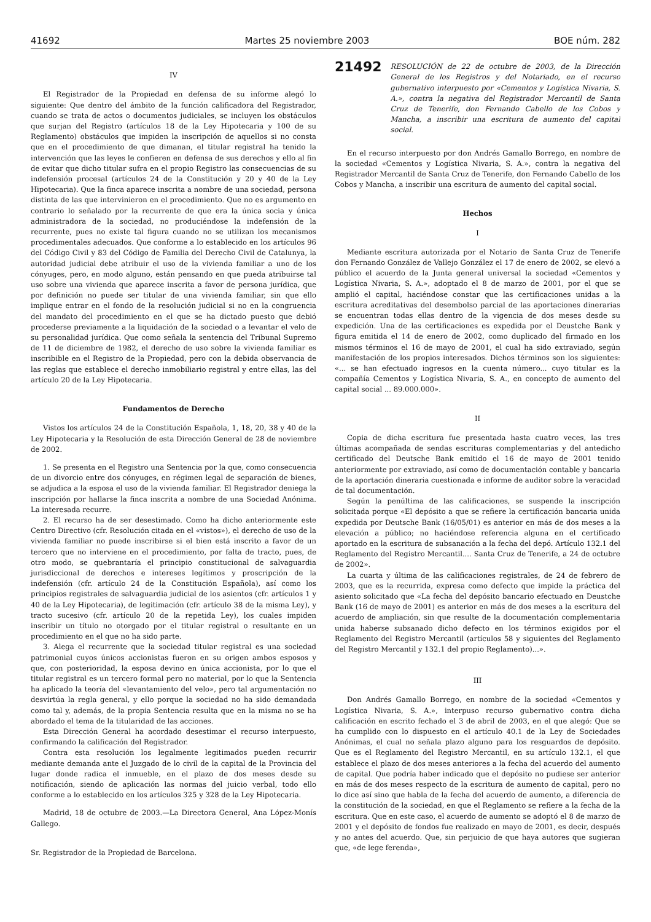41692 Martes 25 noviembre 2003 BOE núm. 282
IV
El Registrador de la Propiedad en defensa de su informe alegó lo siguiente: Que dentro del ámbito de la función calificadora del Registrador, cuando se trata de actos o documentos judiciales, se incluyen los obstáculos que surjan del Registro (artículos 18 de la Ley Hipotecaria y 100 de su Reglamento) obstáculos que impiden la inscripción de aquellos si no consta que en el procedimiento de que dimanan, el titular registral ha tenido la intervención que las leyes le confieren en defensa de sus derechos y ello al fin de evitar que dicho titular sufra en el propio Registro las consecuencias de su indefensión procesal (artículos 24 de la Constitución y 20 y 40 de la Ley Hipotecaria). Que la finca aparece inscrita a nombre de una sociedad, persona distinta de las que intervinieron en el procedimiento. Que no es argumento en contrario lo señalado por la recurrente de que era la única socia y única administradora de la sociedad, no produciéndose la indefensión de la recurrente, pues no existe tal figura cuando no se utilizan los mecanismos procedimentales adecuados. Que conforme a lo establecido en los artículos 96 del Código Civil y 83 del Código de Familia del Derecho Civil de Catalunya, la autoridad judicial debe atribuir el uso de la vivienda familiar a uno de los cónyuges, pero, en modo alguno, están pensando en que pueda atribuirse tal uso sobre una vivienda que aparece inscrita a favor de persona jurídica, que por definición no puede ser titular de una vivienda familiar, sin que ello implique entrar en el fondo de la resolución judicial si no en la congruencia del mandato del procedimiento en el que se ha dictado puesto que debió procederse previamente a la liquidación de la sociedad o a levantar el velo de su personalidad jurídica. Que como señala la sentencia del Tribunal Supremo de 11 de diciembre de 1982, el derecho de uso sobre la vivienda familiar es inscribible en el Registro de la Propiedad, pero con la debida observancia de las reglas que establece el derecho inmobiliario registral y entre ellas, las del artículo 20 de la Ley Hipotecaria.
Fundamentos de Derecho
Vistos los artículos 24 de la Constitución Española, 1, 18, 20, 38 y 40 de la Ley Hipotecaria y la Resolución de esta Dirección General de 28 de noviembre de 2002.
1. Se presenta en el Registro una Sentencia por la que, como consecuencia de un divorcio entre dos cónyuges, en régimen legal de separación de bienes, se adjudica a la esposa el uso de la vivienda familiar. El Registrador deniega la inscripción por hallarse la finca inscrita a nombre de una Sociedad Anónima. La interesada recurre.
2. El recurso ha de ser desestimado. Como ha dicho anteriormente este Centro Directivo (cfr. Resolución citada en el «vistos»), el derecho de uso de la vivienda familiar no puede inscribirse si el bien está inscrito a favor de un tercero que no interviene en el procedimiento, por falta de tracto, pues, de otro modo, se quebrantaría el principio constitucional de salvaguardia jurisdiccional de derechos e intereses legítimos y proscripción de la indefensión (cfr. artículo 24 de la Constitución Española), así como los principios registrales de salvaguardia judicial de los asientos (cfr. artículos 1 y 40 de la Ley Hipotecaria), de legitimación (cfr. artículo 38 de la misma Ley), y tracto sucesivo (cfr. artículo 20 de la repetida Ley), los cuales impiden inscribir un título no otorgado por el titular registral o resultante en un procedimiento en el que no ha sido parte.
3. Alega el recurrente que la sociedad titular registral es una sociedad patrimonial cuyos únicos accionistas fueron en su origen ambos esposos y que, con posterioridad, la esposa devino en única accionista, por lo que el titular registral es un tercero formal pero no material, por lo que la Sentencia ha aplicado la teoría del «levantamiento del velo», pero tal argumentación no desvirtúa la regla general, y ello porque la sociedad no ha sido demandada como tal y, además, de la propia Sentencia resulta que en la misma no se ha abordado el tema de la titularidad de las acciones.
Esta Dirección General ha acordado desestimar el recurso interpuesto, confirmando la calificación del Registrador.
Contra esta resolución los legalmente legitimados pueden recurrir mediante demanda ante el Juzgado de lo civil de la capital de la Provincia del lugar donde radica el inmueble, en el plazo de dos meses desde su notificación, siendo de aplicación las normas del juicio verbal, todo ello conforme a lo establecido en los artículos 325 y 328 de la Ley Hipotecaria.
Madrid, 18 de octubre de 2003.—La Directora General, Ana López-Monís Gallego.
Sr. Registrador de la Propiedad de Barcelona.
21492
RESOLUCIÓN de 22 de octubre de 2003, de la Dirección General de los Registros y del Notariado, en el recurso gubernativo interpuesto por «Cementos y Logística Nivaria, S. A.», contra la negativa del Registrador Mercantil de Santa Cruz de Tenerife, don Fernando Cabello de los Cobos y Mancha, a inscribir una escritura de aumento del capital social.
En el recurso interpuesto por don Andrés Gamallo Borrego, en nombre de la sociedad «Cementos y Logística Nivaria, S. A.», contra la negativa del Registrador Mercantil de Santa Cruz de Tenerife, don Fernando Cabello de los Cobos y Mancha, a inscribir una escritura de aumento del capital social.
Hechos
I
Mediante escritura autorizada por el Notario de Santa Cruz de Tenerife don Fernando González de Vallejo González el 17 de enero de 2002, se elevó a público el acuerdo de la Junta general universal la sociedad «Cementos y Logística Nivaria, S. A.», adoptado el 8 de marzo de 2001, por el que se amplió el capital, haciéndose constar que las certificaciones unidas a la escritura acreditativas del desembolso parcial de las aportaciones dinerarias se encuentran todas ellas dentro de la vigencia de dos meses desde su expedición. Una de las certificaciones es expedida por el Deustche Bank y figura emitida el 14 de enero de 2002, como duplicado del firmado en los mismos términos el 16 de mayo de 2001, el cual ha sido extraviado, según manifestación de los propios interesados. Dichos términos son los siguientes: «... se han efectuado ingresos en la cuenta número... cuyo titular es la compañía Cementos y Logística Nivaria, S. A., en concepto de aumento del capital social ... 89.000.000».
II
Copia de dicha escritura fue presentada hasta cuatro veces, las tres últimas acompañada de sendas escrituras complementarias y del antedicho certificado del Deutsche Bank emitido el 16 de mayo de 2001 tenido anteriormente por extraviado, así como de documentación contable y bancaria de la aportación dineraria cuestionada e informe de auditor sobre la veracidad de tal documentación.
Según la penúltima de las calificaciones, se suspende la inscripción solicitada porque «El depósito a que se refiere la certificación bancaria unida expedida por Deutsche Bank (16/05/01) es anterior en más de dos meses a la elevación a público; no haciéndose referencia alguna en el certificado aportado en la escritura de subsanación a la fecha del depó. Artículo 132.1 del Reglamento del Registro Mercantil.... Santa Cruz de Tenerife, a 24 de octubre de 2002».
La cuarta y última de las calificaciones registrales, de 24 de febrero de 2003, que es la recurrida, expresa como defecto que impide la práctica del asiento solicitado que «La fecha del depósito bancario efectuado en Deustche Bank (16 de mayo de 2001) es anterior en más de dos meses a la escritura del acuerdo de ampliación, sin que resulte de la documentación complementaria unida haberse subsanado dicho defecto en los términos exigidos por el Reglamento del Registro Mercantil (artículos 58 y siguientes del Reglamento del Registro Mercantil y 132.1 del propio Reglamento)...».
III
Don Andrés Gamallo Borrego, en nombre de la sociedad «Cementos y Logística Nivaria, S. A.», interpuso recurso gubernativo contra dicha calificación en escrito fechado el 3 de abril de 2003, en el que alegó: Que se ha cumplido con lo dispuesto en el artículo 40.1 de la Ley de Sociedades Anónimas, el cual no señala plazo alguno para los resguardos de depósito. Que es el Reglamento del Registro Mercantil, en su artículo 132.1, el que establece el plazo de dos meses anteriores a la fecha del acuerdo del aumento de capital. Que podría haber indicado que el depósito no pudiese ser anterior en más de dos meses respecto de la escritura de aumento de capital, pero no lo dice así sino que habla de la fecha del acuerdo de aumento, a diferencia de la constitución de la sociedad, en que el Reglamento se refiere a la fecha de la escritura. Que en este caso, el acuerdo de aumento se adoptó el 8 de marzo de 2001 y el depósito de fondos fue realizado en mayo de 2001, es decir, después y no antes del acuerdo. Que, sin perjuicio de que haya autores que sugieran que, «de lege ferenda»,